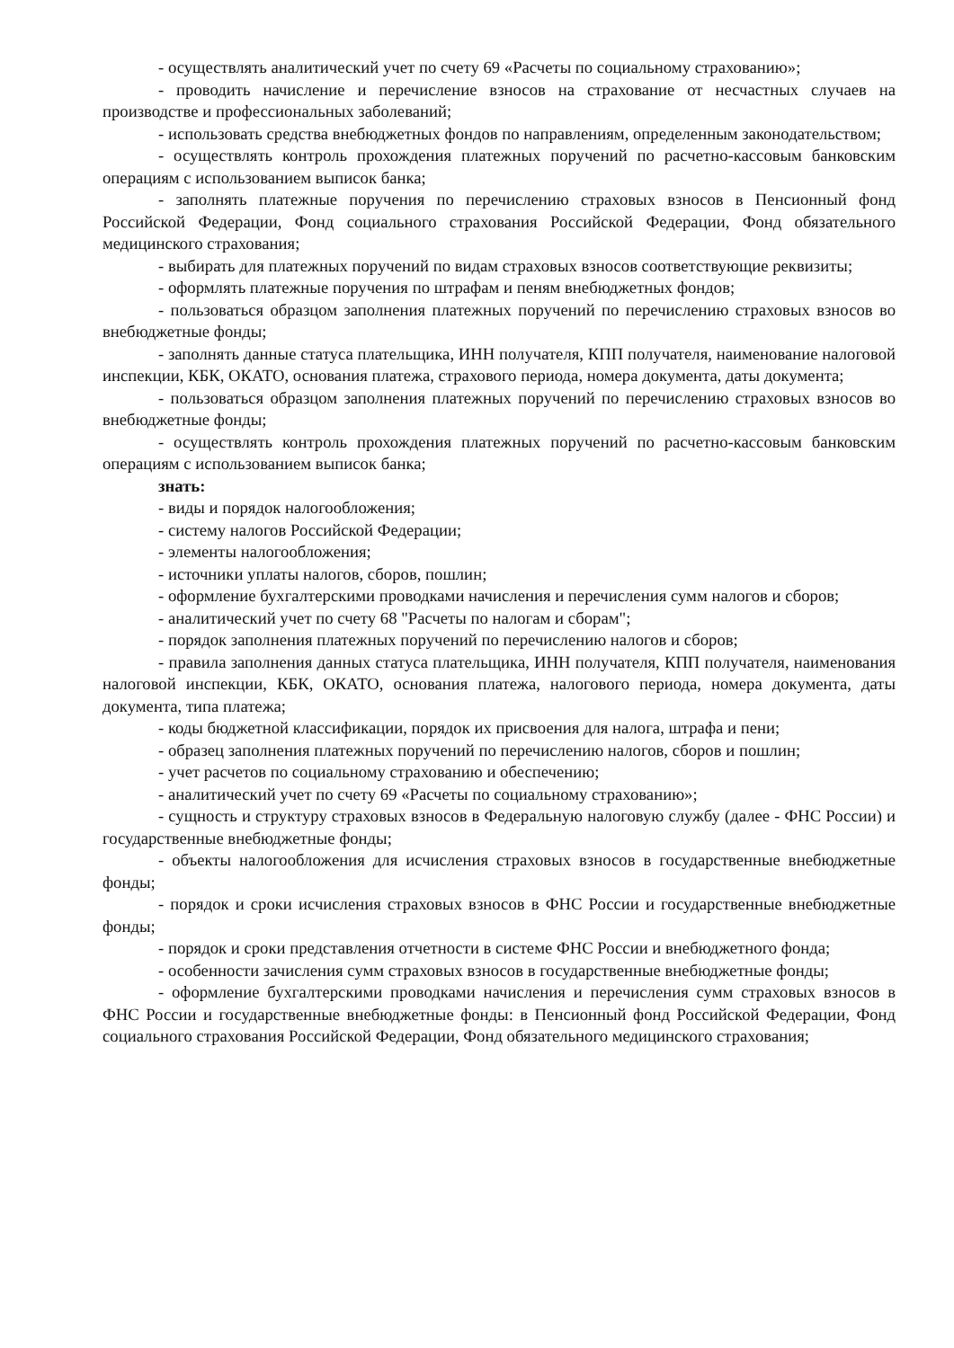- осуществлять аналитический учет по счету 69 «Расчеты по социальному страхованию»;
- проводить начисление и перечисление взносов на страхование от несчастных случаев на производстве и профессиональных заболеваний;
- использовать средства внебюджетных фондов по направлениям, определенным законодательством;
- осуществлять контроль прохождения платежных поручений по расчетно-кассовым банковским операциям с использованием выписок банка;
- заполнять платежные поручения по перечислению страховых взносов в Пенсионный фонд Российской Федерации, Фонд социального страхования Российской Федерации, Фонд обязательного медицинского страхования;
- выбирать для платежных поручений по видам страховых взносов соответствующие реквизиты;
- оформлять платежные поручения по штрафам и пеням внебюджетных фондов;
- пользоваться образцом заполнения платежных поручений по перечислению страховых взносов во внебюджетные фонды;
- заполнять данные статуса плательщика, ИНН получателя, КПП получателя, наименование налоговой инспекции, КБК, ОКАТО, основания платежа, страхового периода, номера документа, даты документа;
- пользоваться образцом заполнения платежных поручений по перечислению страховых взносов во внебюджетные фонды;
- осуществлять контроль прохождения платежных поручений по расчетно-кассовым банковским операциям с использованием выписок банка;
знать:
- виды и порядок налогообложения;
- систему налогов Российской Федерации;
- элементы налогообложения;
- источники уплаты налогов, сборов, пошлин;
- оформление бухгалтерскими проводками начисления и перечисления сумм налогов и сборов;
- аналитический учет по счету 68 "Расчеты по налогам и сборам";
- порядок заполнения платежных поручений по перечислению налогов и сборов;
- правила заполнения данных статуса плательщика, ИНН получателя, КПП получателя, наименования налоговой инспекции, КБК, ОКАТО, основания платежа, налогового периода, номера документа, даты документа, типа платежа;
- коды бюджетной классификации, порядок их присвоения для налога, штрафа и пени;
- образец заполнения платежных поручений по перечислению налогов, сборов и пошлин;
- учет расчетов по социальному страхованию и обеспечению;
- аналитический учет по счету 69 «Расчеты по социальному страхованию»;
- сущность и структуру страховых взносов в Федеральную налоговую службу (далее - ФНС России) и государственные внебюджетные фонды;
- объекты налогообложения для исчисления страховых взносов в государственные внебюджетные фонды;
- порядок и сроки исчисления страховых взносов в ФНС России и государственные внебюджетные фонды;
- порядок и сроки представления отчетности в системе ФНС России и внебюджетного фонда;
- особенности зачисления сумм страховых взносов в государственные внебюджетные фонды;
- оформление бухгалтерскими проводками начисления и перечисления сумм страховых взносов в ФНС России и государственные внебюджетные фонды: в Пенсионный фонд Российской Федерации, Фонд социального страхования Российской Федерации, Фонд обязательного медицинского страхования;